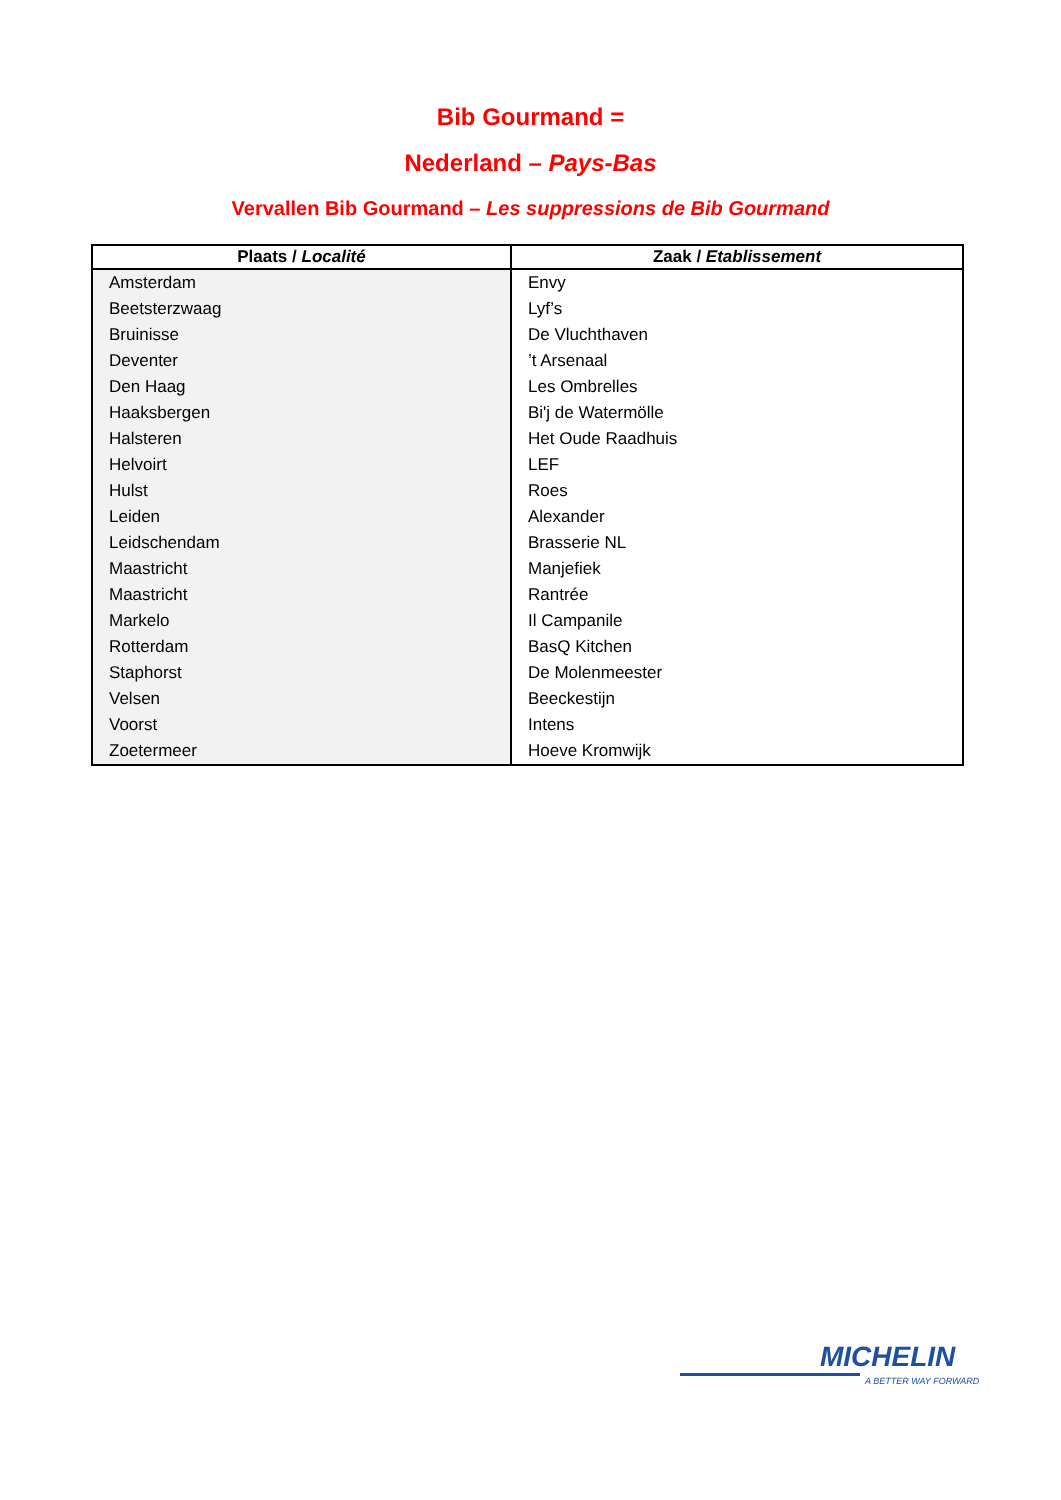Bib Gourmand =
Nederland – Pays-Bas
Vervallen Bib Gourmand – Les suppressions de Bib Gourmand
| Plaats / Localité | Zaak / Etablissement |
| --- | --- |
| Amsterdam | Envy |
| Beetsterzwaag | Lyf’s |
| Bruinisse | De Vluchthaven |
| Deventer | ’t Arsenaal |
| Den Haag | Les Ombrelles |
| Haaksbergen | Bi'j de Watermölle |
| Halsteren | Het Oude Raadhuis |
| Helvoirt | LEF |
| Hulst | Roes |
| Leiden | Alexander |
| Leidschendam | Brasserie NL |
| Maastricht | Manjefiek |
| Maastricht | Rantrée |
| Markelo | Il Campanile |
| Rotterdam | BasQ Kitchen |
| Staphorst | De Molenmeester |
| Velsen | Beeckestijn |
| Voorst | Intens |
| Zoetermeer | Hoeve Kromwijk |
MICHELIN
A BETTER WAY FORWARD